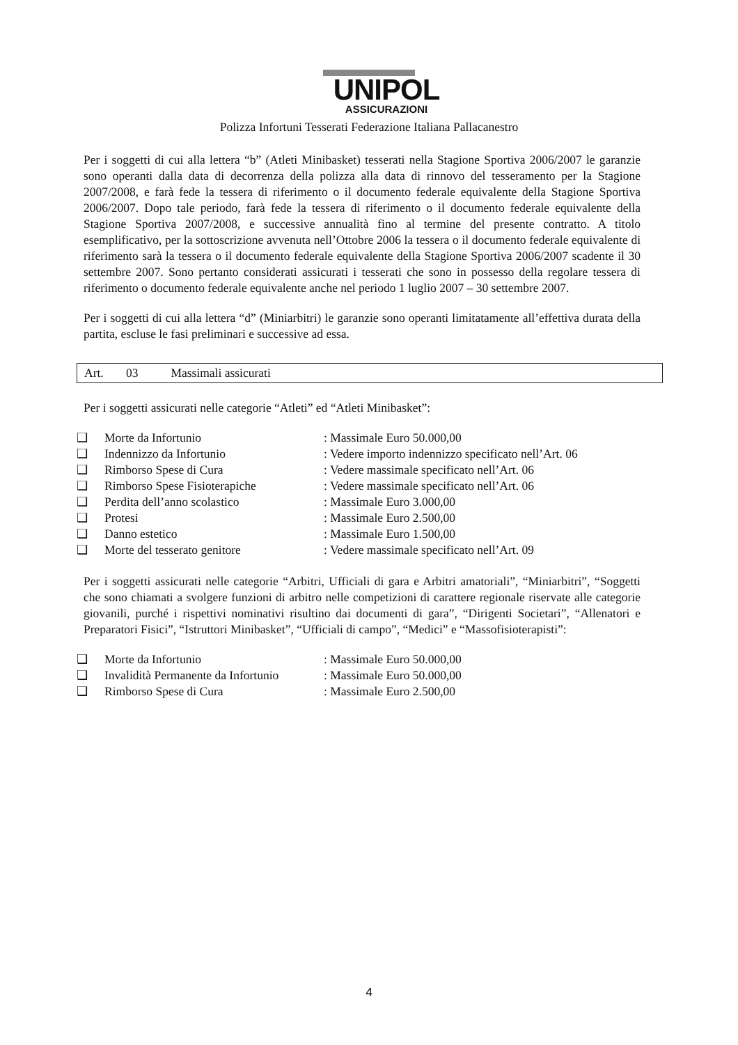UNIPOL
ASSICURAZIONI
Polizza Infortuni Tesserati Federazione Italiana Pallacanestro
Per i soggetti di cui alla lettera “b” (Atleti Minibasket) tesserati nella Stagione Sportiva 2006/2007 le garanzie sono operanti dalla data di decorrenza della polizza alla data di rinnovo del tesseramento per la Stagione 2007/2008, e farà fede la tessera di riferimento o il documento federale equivalente della Stagione Sportiva 2006/2007. Dopo tale periodo, farà fede la tessera di riferimento o il documento federale equivalente della Stagione Sportiva 2007/2008, e successive annualità fino al termine del presente contratto. A titolo esemplificativo, per la sottoscrizione avvenuta nell’Ottobre 2006 la tessera o il documento federale equivalente di riferimento sarà la tessera o il documento federale equivalente della Stagione Sportiva 2006/2007 scadente il 30 settembre 2007. Sono pertanto considerati assicurati i tesserati che sono in possesso della regolare tessera di riferimento o documento federale equivalente anche nel periodo 1 luglio 2007 – 30 settembre 2007.
Per i soggetti di cui alla lettera “d” (Miniarbitri) le garanzie sono operanti limitatamente all’effettiva durata della partita, escluse le fasi preliminari e successive ad essa.
Art. 03 Massimali assicurati
Per i soggetti assicurati nelle categorie “Atleti” ed “Atleti Minibasket”:
❑ Morte da Infortunio: Massimale Euro 50.000,00
❑ Indennizzo da Infortunio: Vedere importo indennizzo specificato nell’Art. 06
❑ Rimborso Spese di Cura: Vedere massimale specificato nell’Art. 06
❑ Rimborso Spese Fisioterapiche: Vedere massimale specificato nell’Art. 06
❑ Perdita dell’anno scolastico: Massimale Euro 3.000,00
❑ Protesi: Massimale Euro 2.500,00
❑ Danno estetico: Massimale Euro 1.500,00
❑ Morte del tesserato genitore: Vedere massimale specificato nell’Art. 09
Per i soggetti assicurati nelle categorie “Arbitri, Ufficiali di gara e Arbitri amatoriali”, “Miniarbitri”, “Soggetti che sono chiamati a svolgere funzioni di arbitro nelle competizioni di carattere regionale riservate alle categorie giovanili, purché i rispettivi nominativi risultino dai documenti di gara”, “Dirigenti Societari”, “Allenatori e Preparatori Fisici”, “Istruttori Minibasket”, “Ufficiali di campo”, “Medici” e “Massofisioterapisti”:
❑ Morte da Infortunio: Massimale Euro 50.000,00
❑ Invalidità Permanente da Infortunio: Massimale Euro 50.000,00
❑ Rimborso Spese di Cura: Massimale Euro 2.500,00
4